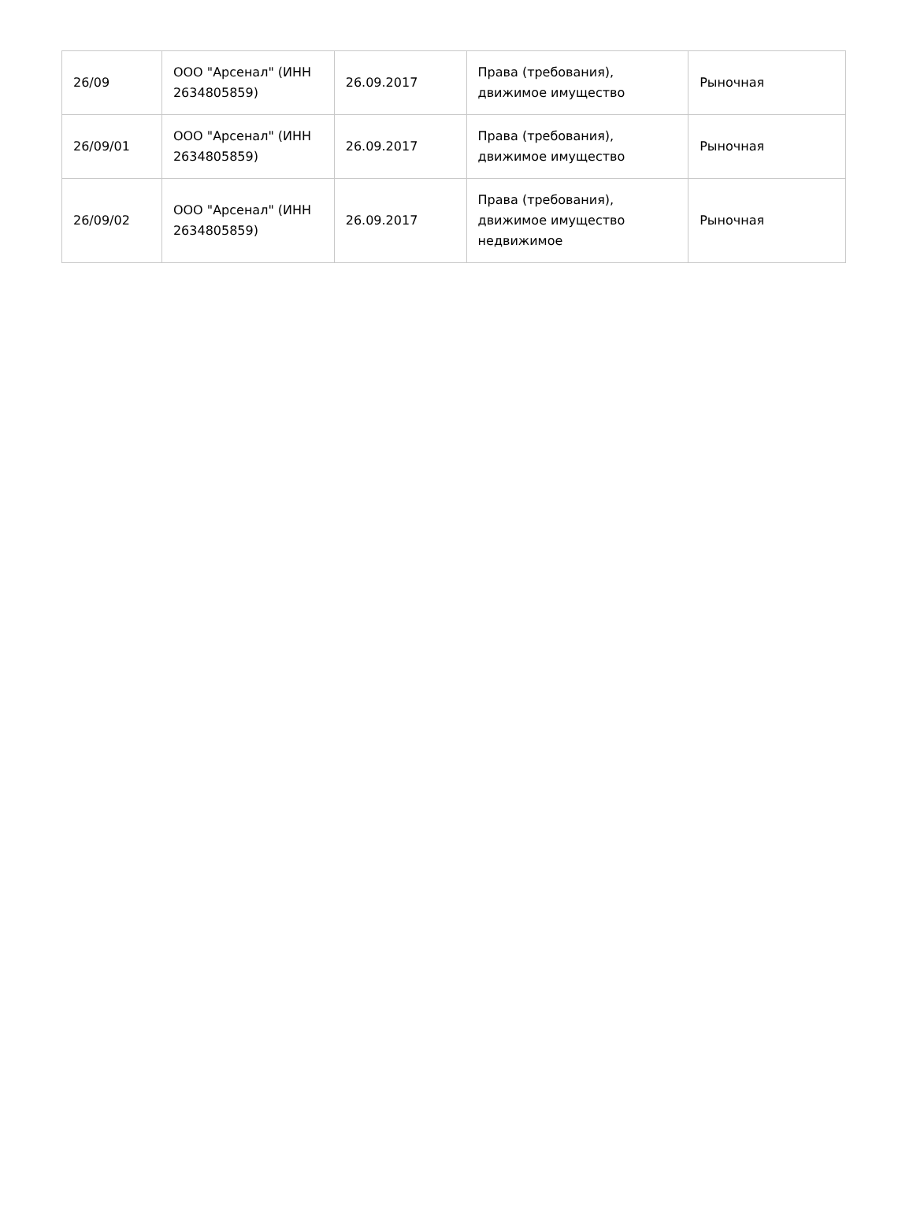| 26/09 | ООО "Арсенал" (ИНН 2634805859) | 26.09.2017 | Права (требования), движимое имущество | Рыночная |
| 26/09/01 | ООО "Арсенал" (ИНН 2634805859) | 26.09.2017 | Права (требования), движимое имущество | Рыночная |
| 26/09/02 | ООО "Арсенал" (ИНН 2634805859) | 26.09.2017 | Права (требования), движимое имущество недвижимое | Рыночная |